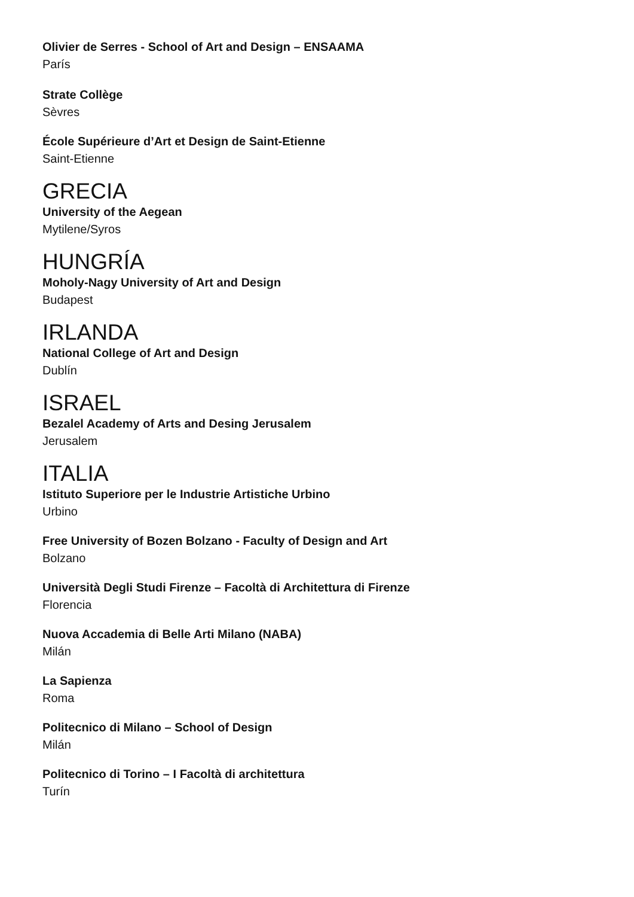Olivier de Serres - School of Art and Design – ENSAAMA
París
Strate Collège
Sèvres
École Supérieure d’Art et Design de Saint-Etienne
Saint-Etienne
GRECIA
University of the Aegean
Mytilene/Syros
HUNGRÍA
Moholy-Nagy University of Art and Design
Budapest
IRLANDA
National College of Art and Design
Dublín
ISRAEL
Bezalel Academy of Arts and Desing Jerusalem
Jerusalem
ITALIA
Istituto Superiore per le Industrie Artistiche Urbino
Urbino
Free University of Bozen Bolzano - Faculty of Design and Art
Bolzano
Università Degli Studi Firenze – Facoltà di Architettura di Firenze
Florencia
Nuova Accademia di Belle Arti Milano (NABA)
Milán
La Sapienza
Roma
Politecnico di Milano – School of Design
Milán
Politecnico di Torino – I Facoltà di architettura
Turín